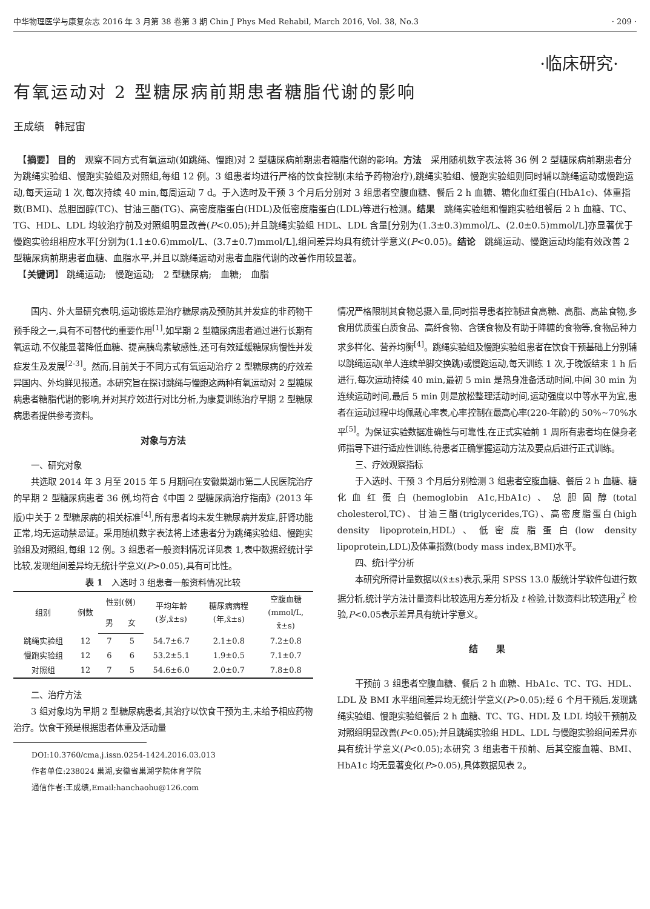中华物理医学与康复杂志 2016 年 3 月第 38 卷第 3 期 Chin J Phys Med Rehabil, March 2016, Vol. 38, No.3 · 209 ·
·临床研究·
有氧运动对 2 型糖尿病前期患者糖脂代谢的影响
王成绩　韩冠宙
　【摘要】 目的　观察不同方式有氧运动(如跳绳、慢跑)对 2 型糖尿病前期患者糖脂代谢的影响。方法　采用随机数字表法将 36 例 2 型糖尿病前期患者分为跳绳实验组、慢跑实验组及对照组,每组 12 例。3 组患者均进行严格的饮食控制(未给予药物治疗),跳绳实验组、慢跑实验组则同时辅以跳绳运动或慢跑运动,每天运动 1 次,每次持续 40 min,每周运动 7 d。于入选时及干预 3 个月后分别对 3 组患者空腹血糖、餐后 2 h 血糖、糖化血红蛋白(HbA1c)、体重指数(BMI)、总胆固醇(TC)、甘油三酯(TG)、高密度脂蛋白(HDL)及低密度脂蛋白(LDL)等进行检测。结果　跳绳实验组和慢跑实验组餐后 2 h 血糖、TC、TG、HDL、LDL 均较治疗前及对照组明显改善(P<0.05);并且跳绳实验组 HDL、LDL 含量[分别为(1.3±0.3)mmol/L、(2.0±0.5)mmol/L]亦显著优于慢跑实验组相应水平[分别为(1.1±0.6)mmol/L、(3.7±0.7)mmol/L],组间差异均具有统计学意义(P<0.05)。结论　跳绳运动、慢跑运动均能有效改善 2 型糖尿病前期患者血糖、血脂水平,并且以跳绳运动对患者血脂代谢的改善作用较显著。
　【关键词】 跳绳运动;　慢跑运动;　2 型糖尿病;　血糖;　血脂
国内、外大量研究表明,运动锻炼是治疗糖尿病及预防其并发症的非药物干预手段之一,具有不可替代的重要作用<sup>[1]</sup>,如早期 2 型糖尿病患者通过进行长期有氧运动,不仅能显著降低血糖、提高胰岛素敏感性,还可有效延缓糖尿病慢性并发症发生及发展<sup>[2-3]</sup>。然而,目前关于不同方式有氧运动治疗 2 型糖尿病的疗效差异国内、外均鲜见报道。本研究旨在探讨跳绳与慢跑这两种有氧运动对 2 型糖尿病患者糖脂代谢的影响,并对其疗效进行对比分析,为康复训练治疗早期 2 型糖尿病患者提供参考资料。
对象与方法
一、研究对象
共选取 2014 年 3 月至 2015 年 5 月期间在安徽巢湖市第二人民医院治疗的早期 2 型糖尿病患者 36 例,均符合《中国 2 型糖尿病治疗指南》(2013 年版)中关于 2 型糖尿病的相关标准<sup>[4]</sup>,所有患者均未发生糖尿病并发症,肝肾功能正常,均无运动禁忌证。采用随机数字表法将上述患者分为跳绳实验组、慢跑实验组及对照组,每组 12 例。3 组患者一般资料情况详见表 1,表中数据经统计学比较,发现组间差异均无统计学意义(P>0.05),具有可比性。
表 1　入选时 3 组患者一般资料情况比较
| 组别 | 例数 | 性别(例) | | 平均年龄 (岁,x̄±s) | 糖尿病病程 (年,x̄±s) | 空腹血糖 (mmol/L, x̄±s) |
| --- | --- | --- | --- | --- | --- | --- |
| | | 男 | 女 | | | |
| 跳绳实验组 | 12 | 7 | 5 | 54.7±6.7 | 2.1±0.8 | 7.2±0.8 |
| 慢跑实验组 | 12 | 6 | 6 | 53.2±5.1 | 1.9±0.5 | 7.1±0.7 |
| 对照组 | 12 | 7 | 5 | 54.6±6.0 | 2.0±0.7 | 7.8±0.8 |
二、治疗方法
3 组对象均为早期 2 型糖尿病患者,其治疗以饮食干预为主,未给予相应药物治疗。饮食干预是根据患者体重及活动量
DOI:10.3760/cma.j.issn.0254-1424.2016.03.013
作者单位:238024 巢湖,安徽省巢湖学院体育学院
通信作者:王成绩,Email:hanchaohu@126.com
情况严格限制其食物总摄入量,同时指导患者控制进食高糖、高脂、高盐食物,多食用优质蛋白质食品、高纤食物、含镁食物及有助于降糖的食物等,食物品种力求多样化、营养均衡<sup>[4]</sup>。跳绳实验组及慢跑实验组患者在饮食干预基础上分别辅以跳绳运动(单人连续单脚交换跳)或慢跑运动,每天训练 1 次,于晚饭结束 1 h 后进行,每次运动持续 40 min,最初 5 min 是热身准备活动时间,中间 30 min 为连续运动时间,最后 5 min 则是放松整理活动时间,运动强度以中等水平为宜,患者在运动过程中均佩戴心率表,心率控制在最高心率(220-年龄)的 50%~70%水平<sup>[5]</sup>。为保证实验数据准确性与可靠性,在正式实验前 1 周所有患者均在健身老师指导下进行适应性训练,待患者正确掌握运动方法及要点后进行正式训练。
三、疗效观察指标
于入选时、干预 3 个月后分别检测 3 组患者空腹血糖、餐后 2 h 血糖、糖化血红蛋白(hemoglobin A1c,HbA1c)、总胆固醇(total cholesterol,TC)、甘油三酯(triglycerides,TG)、高密度脂蛋白(high density lipoprotein,HDL)、低密度脂蛋白(low density lipoprotein,LDL)及体重指数(body mass index,BMI)水平。
四、统计学分析
本研究所得计量数据以(x̄±s)表示,采用 SPSS 13.0 版统计学软件包进行数据分析,统计学方法计量资料比较选用方差分析及 t 检验,计数资料比较选用χ<sup>2</sup> 检验,P<0.05表示差异具有统计学意义。
结　　果
干预前 3 组患者空腹血糖、餐后 2 h 血糖、HbA1c、TC、TG、HDL、LDL 及 BMI 水平组间差异均无统计学意义(P>0.05);经 6 个月干预后,发现跳绳实验组、慢跑实验组餐后 2 h 血糖、TC、TG、HDL 及 LDL 均较干预前及对照组明显改善(P<0.05);并且跳绳实验组 HDL、LDL 与慢跑实验组间差异亦具有统计学意义(P<0.05);本研究 3 组患者干预前、后其空腹血糖、BMI、HbA1c 均无显著变化(P>0.05),具体数据见表 2。